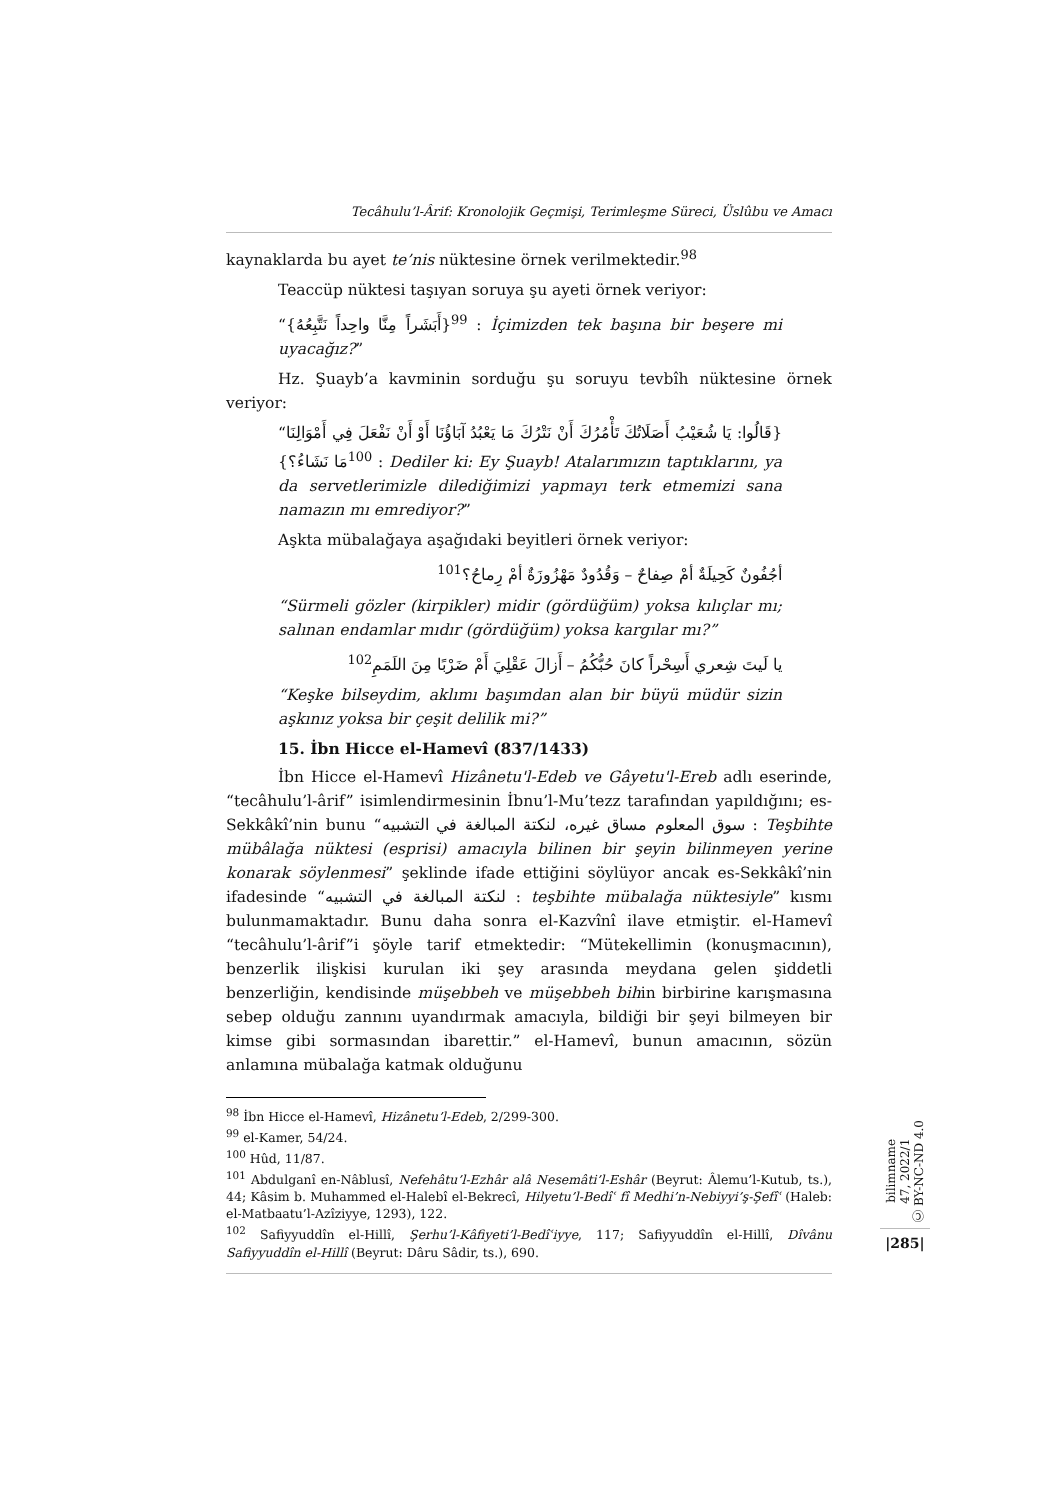Tecâhulu’l-Ârif: Kronolojik Geçmişi, Terimleşme Süreci, Üslûbu ve Amacı
kaynaklarda bu ayet te’nis nüktesine örnek verilmektedir.<sup>98</sup>
Teaccüp nüktesi taşıyan soruya şu ayeti örnek veriyor:
“{أَبَشَراً مِنَّا واحِداً نَتَّبِعُهُ}<sup>99</sup> : İçimizden tek başına bir beşere mi uyacağız?”
Hz. Şuayb’a kavminin sorduğu şu soruyu tevbîh nüktesine örnek veriyor:
“{قَالُوا: يَا شُعَيْبُ أَصَلَاتُكَ تَأْمُرُكَ أَنْ نَتْرُكَ مَا يَعْبُدُ آبَاؤُنَا أَوْ أَنْ نَفْعَلَ فِي أَمْوَالِنَا مَا نَشَاءُ؟}<sup>100</sup> : Dediler ki: Ey Şuayb! Atalarımızın taptıklarını, ya da servetlerimizle dilediğimizi yapmayı terk etmemizi sana namazın mı emrediyor?”
Aşkta mübalağaya aşağıdaki beyitleri örnek veriyor:
أجُفُونٌ كَحِيلَةٌ أمْ صِفاحٌ – وَقُدُودٌ مَهْزُوزَةٌ أمْ رِماحُ؟<sup>101</sup>
“Sürmeli gözler (kirpikler) midir (gördüğüm) yoksa kılıçlar mı; salınan endamlar mıdır (gördüğüm) yoksa kargılar mı?”
يا لَيتَ شِعري أَسِحْراً كانَ حُبُّكُمُ – أَزالَ عَقْلِيَ أَمْ ضَرْبًا مِنَ اللَمَمِ<sup>102</sup>
“Keşke bilseydim, aklımı başımdan alan bir büyü müdür sizin aşkınız yoksa bir çeşit delilik mi?”
15. İbn Hicce el-Hamevî (837/1433)
İbn Hicce el-Hamevî Hizânetu'l-Edeb ve Gâyetu'l-Ereb adlı eserinde, “tecâhulu’l-ârif” isimlendirmesinin İbnu’l-Mu’tezz tarafından yapıldığını; es-Sekkâkî’nin bunu “سوق المعلوم مساق غيره، لنكتة المبالغة في التشبيه : Teşbihte mübâlağa nüktesi (esprisi) amacıyla bilinen bir şeyin bilinmeyen yerine konarak söylenmesi” şeklinde ifade ettiğini söylüyor ancak es-Sekkâkî’nin ifadesinde “لنكتة المبالغة في التشبيه : teşbihte mübalağa nüktesiyle” kısmı bulunmamaktadır. Bunu daha sonra el-Kazvînî ilave etmiştir. el-Hamevî “tecâhulu’l-ârif”i şöyle tarif etmektedir: “Mütekellimin (konuşmacının), benzerlik ilişkisi kurulan iki şey arasında meydana gelen şiddetli benzerliğin, kendisinde müşebbeh ve müşebbeh bihin birbirine karışmasına sebep olduğu zannını uyandırmak amacıyla, bildiği bir şeyi bilmeyen bir kimse gibi sormasından ibarettir.” el-Hamevî, bunun amacının, sözün anlamına mübalağa katmak olduğunu
<sup>98</sup> İbn Hicce el-Hamevî, Hizânetu’l-Edeb, 2/299-300.
<sup>99</sup> el-Kamer, 54/24.
<sup>100</sup> Hûd, 11/87.
<sup>101</sup> Abdulganî en-Nâblusî, Nefehâtu’l-Ezhâr alâ Nesemâti’l-Eshâr (Beyrut: Âlemu’l-Kutub, ts.), 44; Kâsim b. Muhammed el-Halebî el-Bekrecî, Hilyetu’l-Bedîʿ fî Medhi’n-Nebiyyi’ş-Şefîʿ (Haleb: el-Matbaatu’l-Azîziyye, 1293), 122.
<sup>102</sup> Safiyyuddîn el-Hillî, Şerhu’l-Kâfiyeti’l-Bedîʿiyye, 117; Safiyyuddîn el-Hillî, Dîvânu Safiyyuddîn el-Hillî (Beyrut: Dâru Sâdir, ts.), 690.
bilimname
47, 2022/1
Ⓒ BY-NC-ND 4.0
|285|